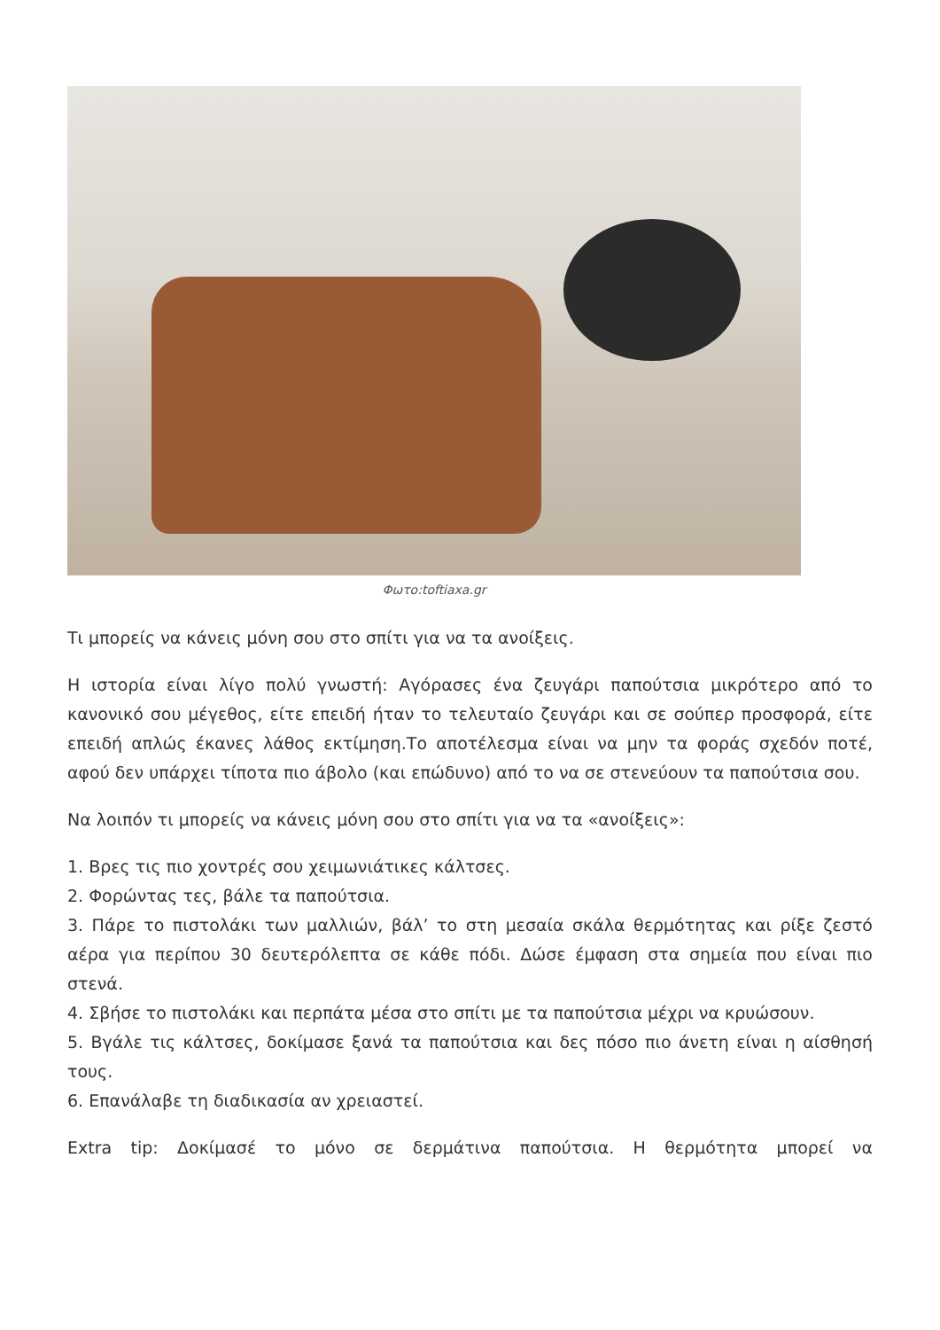Φωτο:toftiaxa.gr
Τι μπορείς να κάνεις μόνη σου στο σπίτι για να τα ανοίξεις.
Η ιστορία είναι λίγο πολύ γνωστή: Αγόρασες ένα ζευγάρι παπούτσια μικρότερο από το κανονικό σου μέγεθος, είτε επειδή ήταν το τελευταίο ζευγάρι και σε σούπερ προσφορά, είτε επειδή απλώς έκανες λάθος εκτίμηση.Το αποτέλεσμα είναι να μην τα φοράς σχεδόν ποτέ, αφού δεν υπάρχει τίποτα πιο άβολο (και επώδυνο) από το να σε στενεύουν τα παπούτσια σου.
Να λοιπόν τι μπορείς να κάνεις μόνη σου στο σπίτι για να τα «ανοίξεις»:
1. Βρες τις πιο χοντρές σου χειμωνιάτικες κάλτσες.
2. Φορώντας τες, βάλε τα παπούτσια.
3. Πάρε το πιστολάκι των μαλλιών, βάλ’ το στη μεσαία σκάλα θερμότητας και ρίξε ζεστό αέρα για περίπου 30 δευτερόλεπτα σε κάθε πόδι. Δώσε έμφαση στα σημεία που είναι πιο στενά.
4. Σβήσε το πιστολάκι και περπάτα μέσα στο σπίτι με τα παπούτσια μέχρι να κρυώσουν.
5. Βγάλε τις κάλτσες, δοκίμασε ξανά τα παπούτσια και δες πόσο πιο άνετη είναι η αίσθησή τους.
6. Επανάλαβε τη διαδικασία αν χρειαστεί.
Extra tip: Δοκίμασέ το μόνο σε δερμάτινα παπούτσια. Η θερμότητα μπορεί να